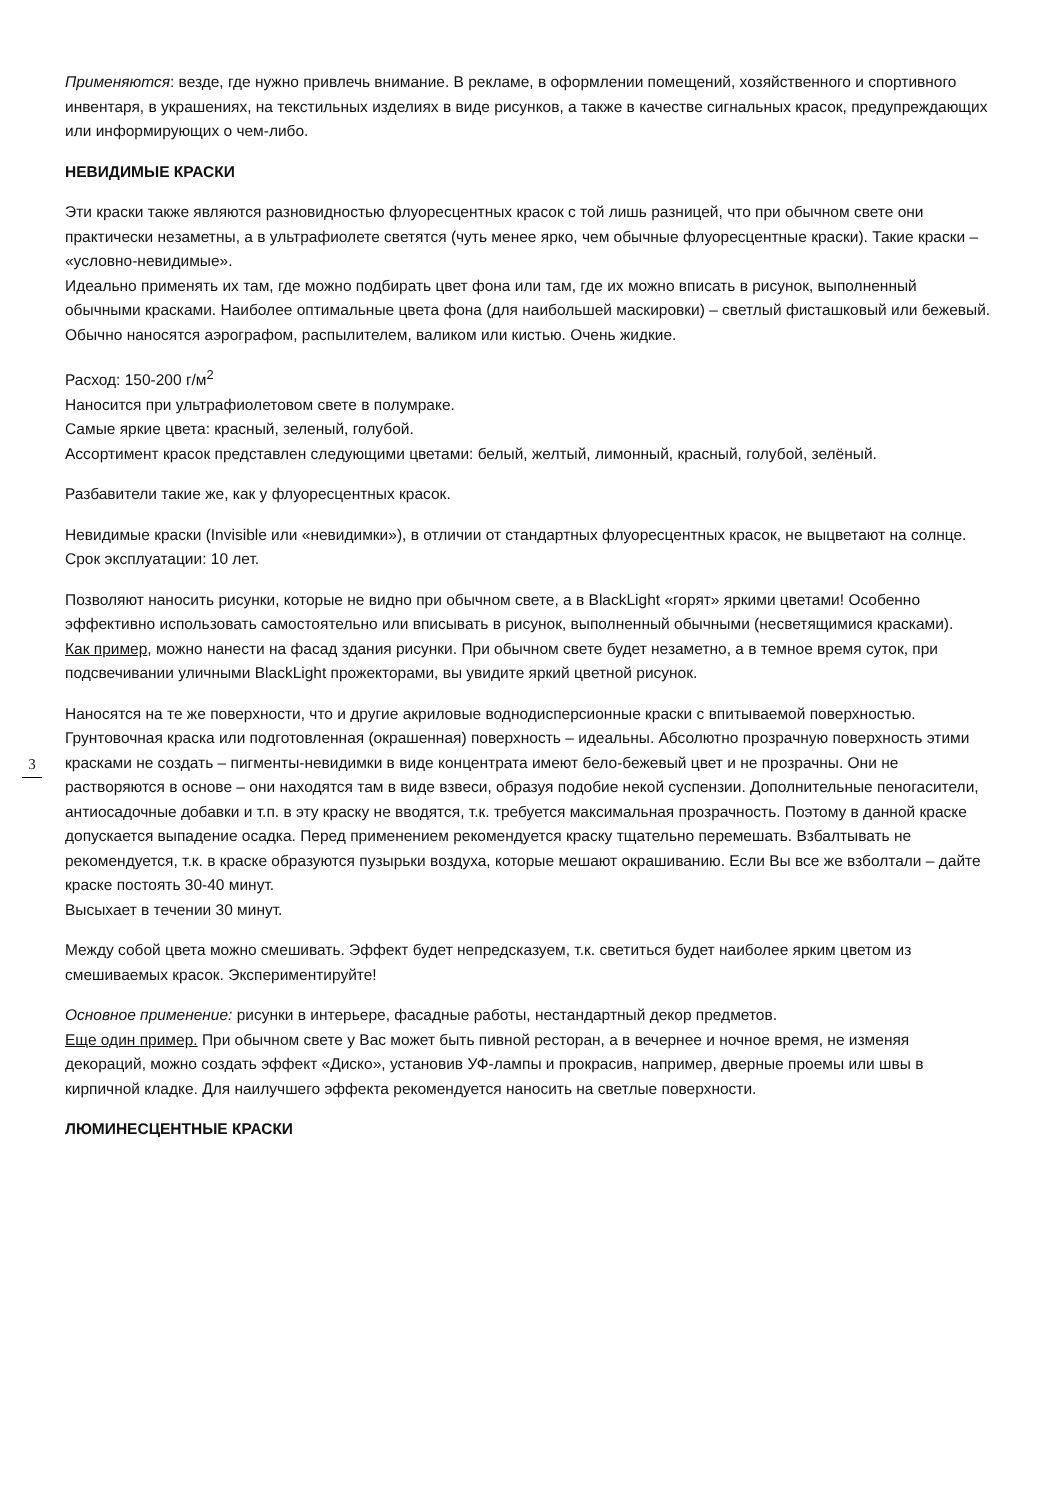Применяются: везде, где нужно привлечь внимание. В рекламе, в оформлении помещений, хозяйственного и спортивного инвентаря, в украшениях, на текстильных изделиях в виде рисунков, а также в качестве сигнальных красок, предупреждающих или информирующих о чем-либо.
НЕВИДИМЫЕ КРАСКИ
Эти краски также являются разновидностью флуоресцентных красок с той лишь разницей, что при обычном свете они практически незаметны, а в ультрафиолете светятся (чуть менее ярко, чем обычные флуоресцентные краски). Такие краски – «условно-невидимые».
Идеально применять их там, где можно подбирать цвет фона или там, где их можно вписать в рисунок, выполненный обычными красками. Наиболее оптимальные цвета фона (для наибольшей маскировки) – светлый фисташковый или бежевый. Обычно наносятся аэрографом, распылителем, валиком или кистью. Очень жидкие.
Расход: 150-200 г/м<sup>2</sup>
Наносится при ультрафиолетовом свете в полумраке.
Самые яркие цвета: красный, зеленый, голубой.
Ассортимент красок представлен следующими цветами: белый, желтый, лимонный, красный, голубой, зелёный.
Разбавители такие же, как у флуоресцентных красок.
Невидимые краски (Invisible или «невидимки»), в отличии от стандартных флуоресцентных красок, не выцветают на солнце. Срок эксплуатации: 10 лет.
3
Позволяют наносить рисунки, которые не видно при обычном свете, а в BlackLight «горят» яркими цветами! Особенно эффективно использовать самостоятельно или вписывать в рисунок, выполненный обычными (несветящимися красками).
Как пример, можно нанести на фасад здания рисунки. При обычном свете будет незаметно, а в темное время суток, при подсвечивании уличными BlackLight прожекторами, вы увидите яркий цветной рисунок.
Наносятся на те же поверхности, что и другие акриловые воднодисперсионные краски с впитываемой поверхностью. Грунтовочная краска или подготовленная (окрашенная) поверхность – идеальны. Абсолютно прозрачную поверхность этими красками не создать – пигменты-невидимки в виде концентрата имеют бело-бежевый цвет и не прозрачны. Они не растворяются в основе – они находятся там в виде взвеси, образуя подобие некой суспензии. Дополнительные пеногасители, антиосадочные добавки и т.п. в эту краску не вводятся, т.к. требуется максимальная прозрачность. Поэтому в данной краске допускается выпадение осадка. Перед применением рекомендуется краску тщательно перемешать. Взбалтывать не рекомендуется, т.к. в краске образуются пузырьки воздуха, которые мешают окрашиванию. Если Вы все же взболтали – дайте краске постоять 30-40 минут.
Высыхает в течении 30 минут.
Между собой цвета можно смешивать. Эффект будет непредсказуем, т.к. светиться будет наиболее ярким цветом из смешиваемых красок. Экспериментируйте!
Основное применение: рисунки в интерьере, фасадные работы, нестандартный декор предметов.
Еще один пример. При обычном свете у Вас может быть пивной ресторан, а в вечернее и ночное время, не изменяя декораций, можно создать эффект «Диско», установив УФ-лампы и прокрасив, например, дверные проемы или швы в кирпичной кладке. Для наилучшего эффекта рекомендуется наносить на светлые поверхности.
ЛЮМИНЕСЦЕНТНЫЕ КРАСКИ